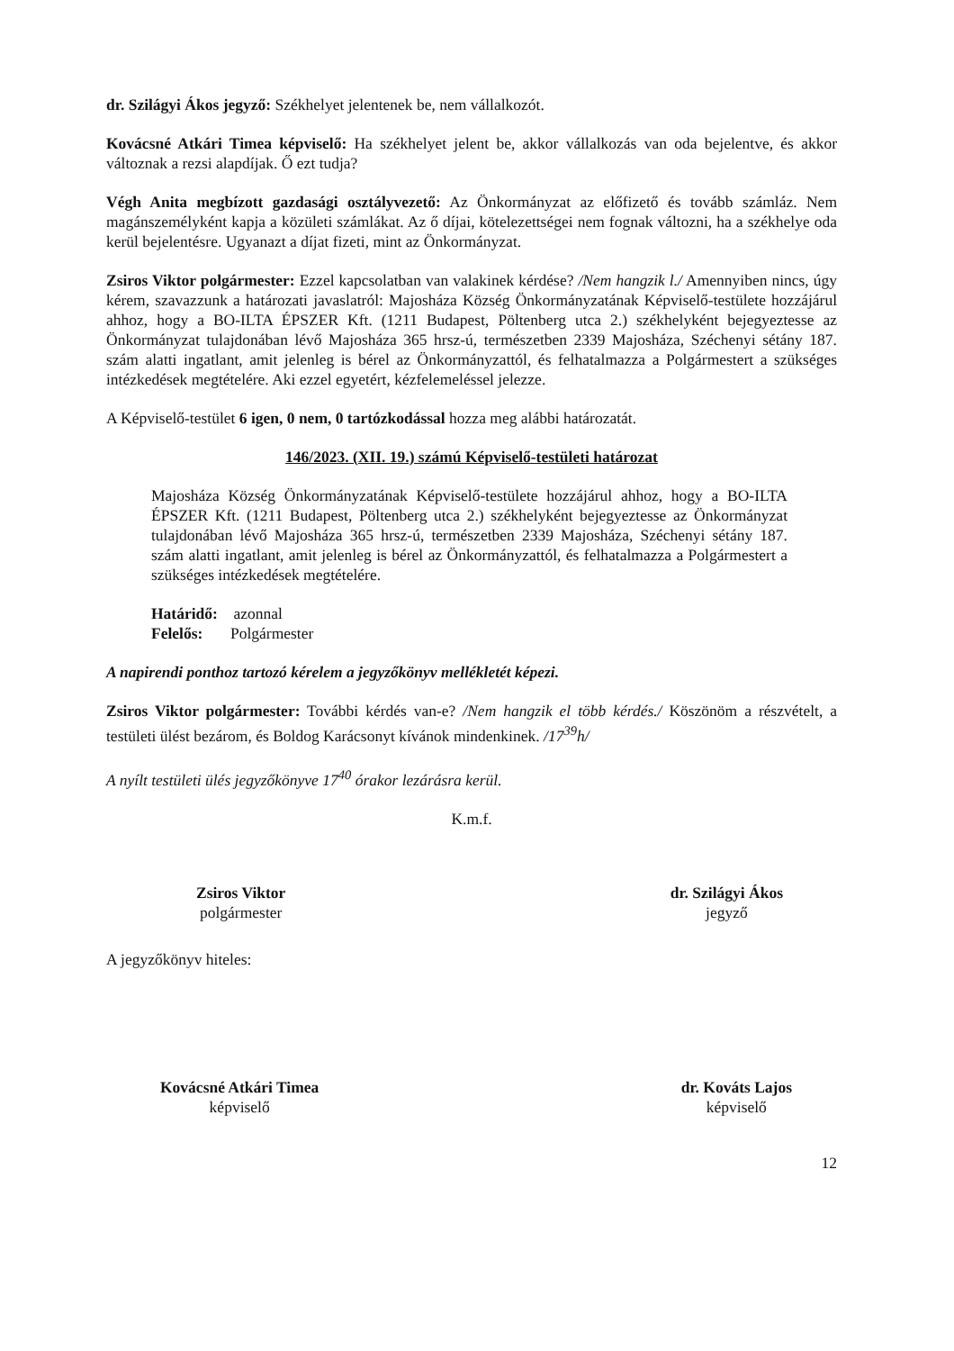dr. Szilágyi Ákos jegyző: Székhelyet jelentenek be, nem vállalkozót.
Kovácsné Atkári Timea képviselő: Ha székhelyet jelent be, akkor vállalkozás van oda bejelentve, és akkor változnak a rezsi alapdíjak. Ő ezt tudja?
Végh Anita megbízott gazdasági osztályvezető: Az Önkormányzat az előfizető és tovább számláz. Nem magánszemélyként kapja a közületi számlákat. Az ő díjai, kötelezettségei nem fognak változni, ha a székhelye oda kerül bejelentésre. Ugyanazt a díjat fizeti, mint az Önkormányzat.
Zsiros Viktor polgármester: Ezzel kapcsolatban van valakinek kérdése? /Nem hangzik l./ Amennyiben nincs, úgy kérem, szavazzunk a határozati javaslatról: Majosháza Község Önkormányzatának Képviselő-testülete hozzájárul ahhoz, hogy a BO-ILTA ÉPSZER Kft. (1211 Budapest, Pöltenberg utca 2.) székhelyként bejegyeztesse az Önkormányzat tulajdonában lévő Majosháza 365 hrsz-ú, természetben 2339 Majosháza, Széchenyi sétány 187. szám alatti ingatlant, amit jelenleg is bérel az Önkormányzattól, és felhatalmazza a Polgármestert a szükséges intézkedések megtételére. Aki ezzel egyetért, kézfelemeléssel jelezze.
A Képviselő-testület 6 igen, 0 nem, 0 tartózkodással hozza meg alábbi határozatát.
146/2023. (XII. 19.) számú Képviselő-testületi határozat
Majosháza Község Önkormányzatának Képviselő-testülete hozzájárul ahhoz, hogy a BO-ILTA ÉPSZER Kft. (1211 Budapest, Pöltenberg utca 2.) székhelyként bejegyeztesse az Önkormányzat tulajdonában lévő Majosháza 365 hrsz-ú, természetben 2339 Majosháza, Széchenyi sétány 187. szám alatti ingatlant, amit jelenleg is bérel az Önkormányzattól, és felhatalmazza a Polgármestert a szükséges intézkedések megtételére.
Határidő: azonnal
Felelős: Polgármester
A napirendi ponthoz tartozó kérelem a jegyzőkönyv mellékletét képezi.
Zsiros Viktor polgármester: További kérdés van-e? /Nem hangzik el több kérdés./ Köszönöm a részvételt, a testületi ülést bezárom, és Boldog Karácsonyt kívánok mindenkinek. /17<sup>39</sup>h/
A nyílt testületi ülés jegyzőkönyve 17<sup>40</sup> órakor lezárásra kerül.
K.m.f.
Zsiros Viktor
polgármester
dr. Szilágyi Ákos
jegyző
A jegyzőkönyv hiteles:
Kovácsné Atkári Timea
képviselő
dr. Kováts Lajos
képviselő
12